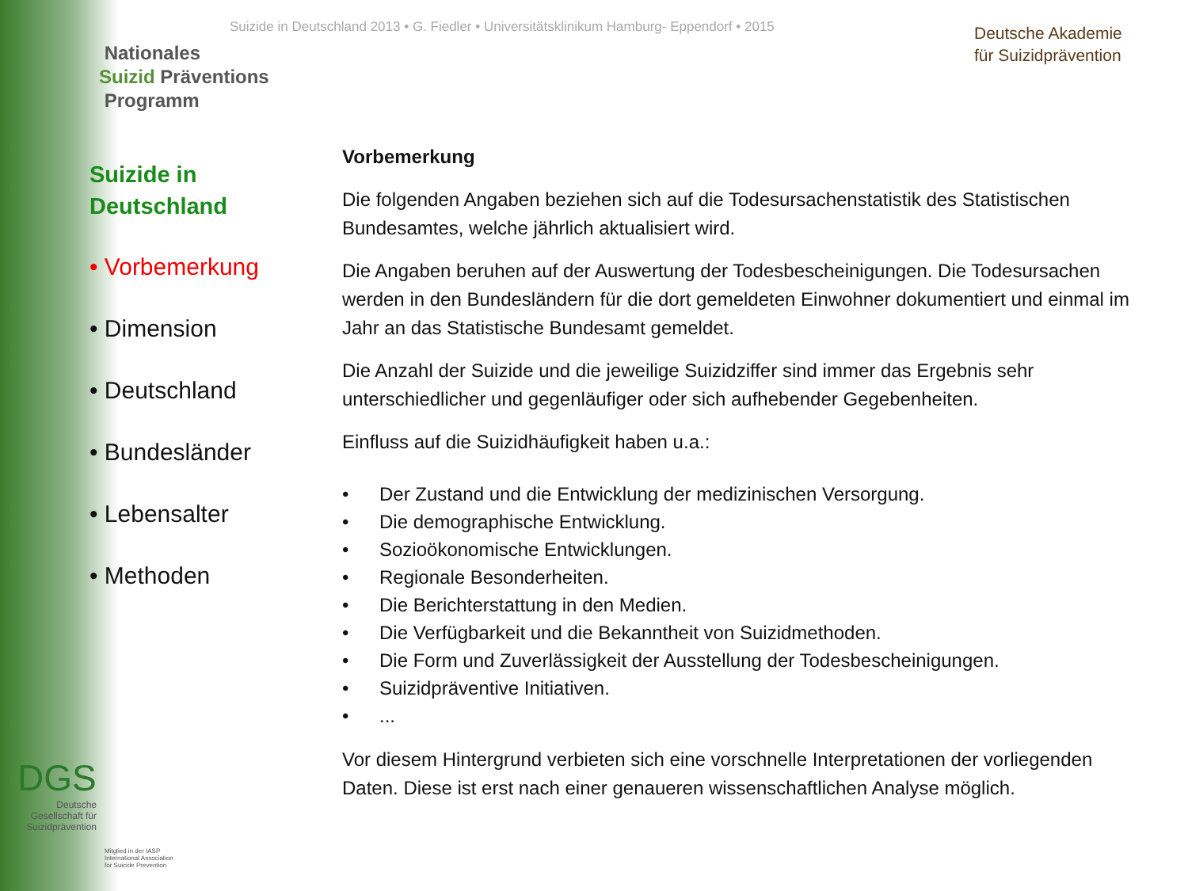Suizide in Deutschland 2013 • G. Fiedler • Universitätsklinikum Hamburg- Eppendorf • 2015
Nationales
Suizid Präventions
Programm
Deutsche Akademie
für Suizidprävention
Suizide in Deutschland
• Vorbemerkung
• Dimension
• Deutschland
• Bundesländer
• Lebensalter
• Methoden
Vorbemerkung
Die folgenden Angaben beziehen sich auf die Todesursachenstatistik des Statistischen Bundesamtes, welche jährlich aktualisiert wird.
Die Angaben beruhen auf der Auswertung der Todesbescheinigungen. Die Todesursachen werden in den Bundesländern für die dort gemeldeten Einwohner dokumentiert und einmal im Jahr an das Statistische Bundesamt gemeldet.
Die Anzahl der Suizide und die jeweilige Suizidziffer sind immer das Ergebnis sehr unterschiedlicher und gegenläufiger oder sich aufhebender Gegebenheiten.
Einfluss auf die Suizidhäufigkeit haben u.a.:
• Der Zustand und die Entwicklung der medizinischen Versorgung.
• Die demographische Entwicklung.
• Sozioökonomische Entwicklungen.
• Regionale Besonderheiten.
• Die Berichterstattung in den Medien.
• Die Verfügbarkeit und die Bekanntheit von Suizidmethoden.
• Die Form und Zuverlässigkeit der Ausstellung der Todesbescheinigungen.
• Suizidpräventive Initiativen.
•...
Vor diesem Hintergrund verbieten sich eine vorschnelle Interpretationen der vorliegenden Daten. Diese ist erst nach einer genaueren wissenschaftlichen Analyse möglich.
DGS
Deutsche Gesellschaft für Suizidprävention
Mitglied in der IASP
International Association
for Suicide Prevention